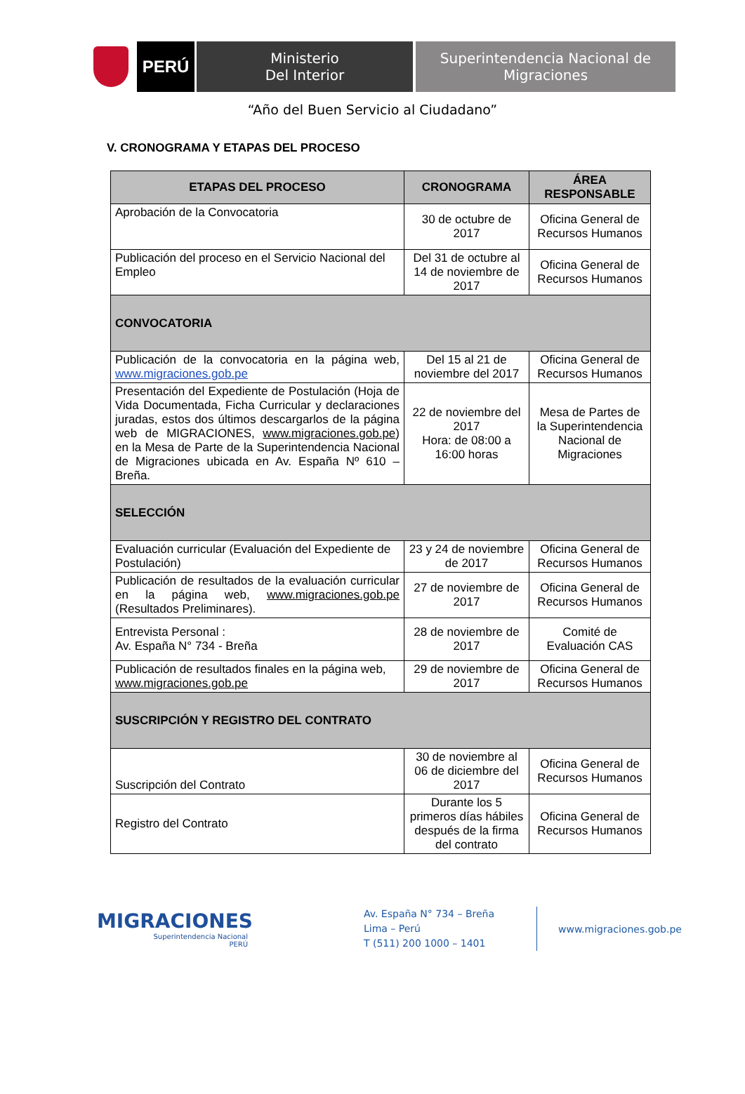PERÚ
Ministerio
Del Interior
Superintendencia Nacional de
Migraciones
“Año del Buen Servicio al Ciudadano”
V. CRONOGRAMA Y ETAPAS DEL PROCESO
| ETAPAS DEL PROCESO | CRONOGRAMA | ÁREA RESPONSABLE |
| --- | --- | --- |
| Aprobación de la Convocatoria | 30 de octubre de 2017 | Oficina General de Recursos Humanos |
| Publicación del proceso en el Servicio Nacional del Empleo | Del 31 de octubre al 14 de noviembre de 2017 | Oficina General de Recursos Humanos |
| CONVOCATORIA | | |
| Publicación de la convocatoria en la página web, www.migraciones.gob.pe | Del 15 al 21 de noviembre del 2017 | Oficina General de Recursos Humanos |
| Presentación del Expediente de Postulación (Hoja de Vida Documentada, Ficha Curricular y declaraciones juradas, estos dos últimos descargarlos de la página web de MIGRACIONES, www.migraciones.gob.pe ) en la Mesa de Parte de la Superintendencia Nacional de Migraciones ubicada en Av. España Nº 610 – Breña. | 22 de noviembre del 2017 Hora: de 08:00 a 16:00 horas | Mesa de Partes de la Superintendencia Nacional de Migraciones |
| SELECCIÓN | | |
| Evaluación curricular (Evaluación del Expediente de Postulación) | 23 y 24 de noviembre de 2017 | Oficina General de Recursos Humanos |
| Publicación de resultados de la evaluación curricular en la página web, www.migraciones.gob.pe (Resultados Preliminares). | 27 de noviembre de 2017 | Oficina General de Recursos Humanos |
| Entrevista Personal : Av. España N° 734 - Breña | 28 de noviembre de 2017 | Comité de Evaluación CAS |
| Publicación de resultados finales en la página web, www.migraciones.gob.pe | 29 de noviembre de 2017 | Oficina General de Recursos Humanos |
| SUSCRIPCIÓN Y REGISTRO DEL CONTRATO | | |
| Suscripción del Contrato | 30 de noviembre al 06 de diciembre del 2017 | Oficina General de Recursos Humanos |
| Registro del Contrato | Durante los 5 primeros días hábiles después de la firma del contrato | Oficina General de Recursos Humanos |
MIGRACIONES
Superintendencia Nacional
PERÚ
Av. España N° 734 – Breña
Lima – Perú
T (511) 200 1000 – 1401
www.migraciones.gob.pe